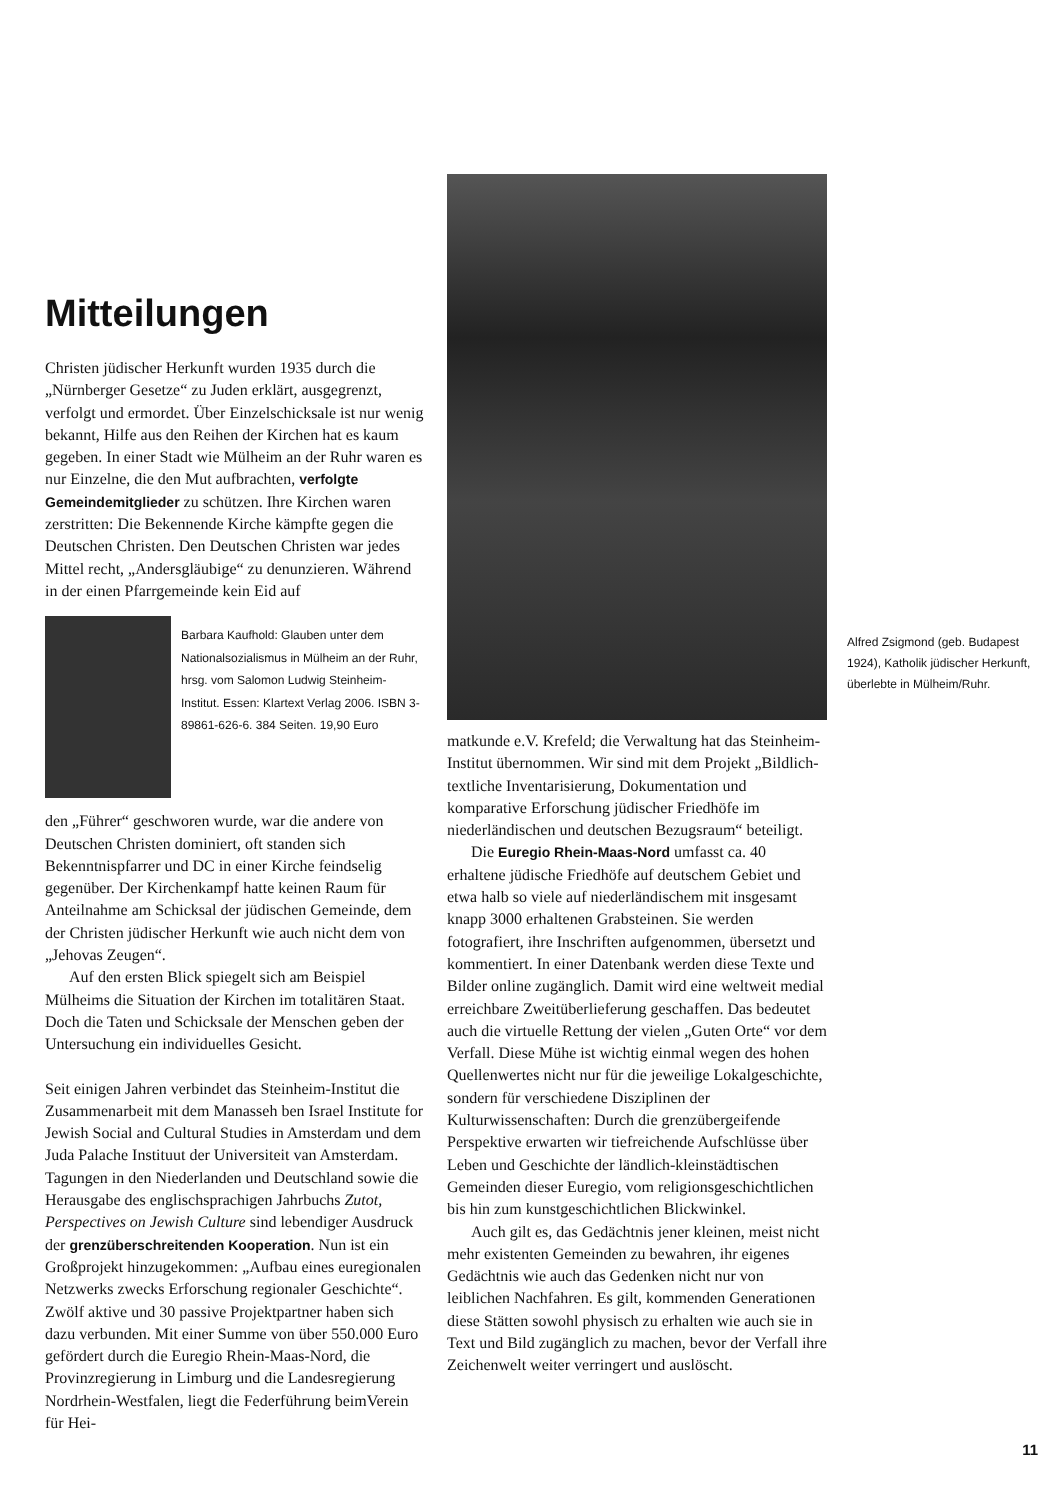Mitteilungen
Christen jüdischer Herkunft wurden 1935 durch die „Nürnberger Gesetze“ zu Juden erklärt, ausgegrenzt, verfolgt und ermordet. Über Einzelschicksale ist nur wenig bekannt, Hilfe aus den Reihen der Kirchen hat es kaum gegeben. In einer Stadt wie Mülheim an der Ruhr waren es nur Einzelne, die den Mut aufbrachten, verfolgte Gemeindemitglieder zu schützen. Ihre Kirchen waren zerstritten: Die Bekennende Kirche kämpfte gegen die Deutschen Christen. Den Deutschen Christen war jedes Mittel recht, „Andersgläubige“ zu denunzieren. Während in der einen Pfarrgemeinde kein Eid auf
Barbara Kaufhold: Glauben unter dem Nationalsozialismus in Mülheim an der Ruhr, hrsg. vom Salomon Ludwig Steinheim-Institut. Essen: Klartext Verlag 2006. ISBN 3-89861-626-6. 384 Seiten. 19,90 Euro
den „Führer“ geschworen wurde, war die andere von Deutschen Christen dominiert, oft standen sich Bekenntnispfarrer und DC in einer Kirche feindselig gegenüber. Der Kirchenkampf hatte keinen Raum für Anteilnahme am Schicksal der jüdischen Gemeinde, dem der Christen jüdischer Herkunft wie auch nicht dem von „Jehovas Zeugen“.
Auf den ersten Blick spiegelt sich am Beispiel Mülheims die Situation der Kirchen im totalitären Staat. Doch die Taten und Schicksale der Menschen geben der Untersuchung ein individuelles Gesicht.
Seit einigen Jahren verbindet das Steinheim-Institut die Zusammenarbeit mit dem Manasseh ben Israel Institute for Jewish Social and Cultural Studies in Amsterdam und dem Juda Palache Instituut der Universiteit van Amsterdam. Tagungen in den Niederlanden und Deutschland sowie die Herausgabe des englischsprachigen Jahrbuchs Zutot, Perspectives on Jewish Culture sind lebendiger Ausdruck der grenzüberschreitenden Kooperation. Nun ist ein Großprojekt hinzugekommen: „Aufbau eines euregionalen Netzwerks zwecks Erforschung regionaler Geschichte“. Zwölf aktive und 30 passive Projektpartner haben sich dazu verbunden. Mit einer Summe von über 550.000 Euro gefördert durch die Euregio Rhein-Maas-Nord, die Provinzregierung in Limburg und die Landesregierung Nordrhein-Westfalen, liegt die Federführung beimVerein für Hei-
matkunde e.V. Krefeld; die Verwaltung hat das Steinheim-Institut übernommen. Wir sind mit dem Projekt „Bildlich-textliche Inventarisierung, Dokumentation und komparative Erforschung jüdischer Friedhöfe im niederländischen und deutschen Bezugsraum“ beteiligt.
Die Euregio Rhein-Maas-Nord umfasst ca. 40 erhaltene jüdische Friedhöfe auf deutschem Gebiet und etwa halb so viele auf niederländischem mit insgesamt knapp 3000 erhaltenen Grabsteinen. Sie werden fotografiert, ihre Inschriften aufgenommen, übersetzt und kommentiert. In einer Datenbank werden diese Texte und Bilder online zugänglich. Damit wird eine weltweit medial erreichbare Zweitüberlieferung geschaffen. Das bedeutet auch die virtuelle Rettung der vielen „Guten Orte“ vor dem Verfall. Diese Mühe ist wichtig einmal wegen des hohen Quellenwertes nicht nur für die jeweilige Lokalgeschichte, sondern für verschiedene Disziplinen der Kulturwissenschaften: Durch die grenzübergeifende Perspektive erwarten wir tiefreichende Aufschlüsse über Leben und Geschichte der ländlich-kleinstädtischen Gemeinden dieser Euregio, vom religionsgeschichtlichen bis hin zum kunstgeschichtlichen Blickwinkel.
Auch gilt es, das Gedächtnis jener kleinen, meist nicht mehr existenten Gemeinden zu bewahren, ihr eigenes Gedächtnis wie auch das Gedenken nicht nur von leiblichen Nachfahren. Es gilt, kommenden Generationen diese Stätten sowohl physisch zu erhalten wie auch sie in Text und Bild zugänglich zu machen, bevor der Verfall ihre Zeichenwelt weiter verringert und auslöscht.
Alfred Zsigmond (geb. Budapest 1924), Katholik jüdischer Herkunft, überlebte in Mülheim/Ruhr.
11